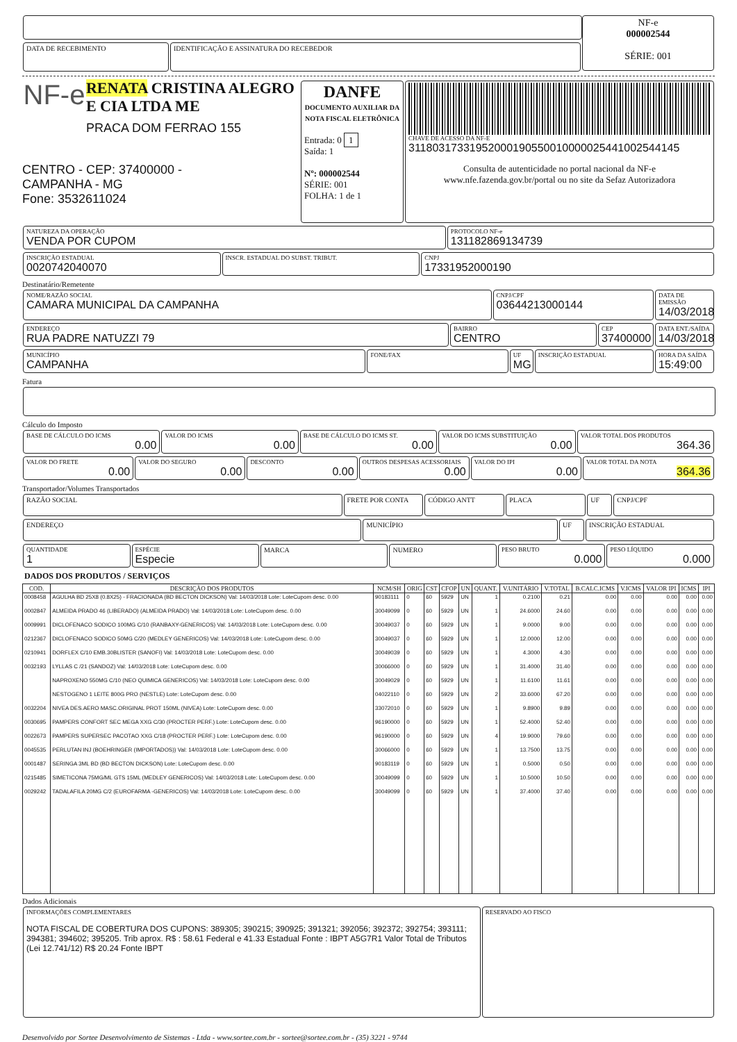DATA DE RECEBIMENTO IDENTIFICAÇÃO E ASSINATURA DO RECEBEDOR
NF-e
000002544
SÉRIE: 001
NF-e
RENATA CRISTINA ALEGRO E CIA LTDA ME
PRACA DOM FERRAO 155
CENTRO - CEP: 37400000 -
CAMPANHA - MG
Fone: 3532611024
DANFE
DOCUMENTO AUXILIAR DA NOTA FISCAL ELETRÔNICA
Entrada: 0 1
Saída: 1
Nº: 000002544
SÉRIE: 001
FOLHA: 1 de 1
CHAVE DE ACESSO DA NF-E 31180317331952000190550010000025441002544145
Consulta de autenticidade no portal nacional da NF-e
www.nfe.fazenda.gov.br/portal ou no site da Sefaz Autorizadora
NATUREZA DA OPERAÇÃO VENDA POR CUPOM
PROTOCOLO NF-e 131182869134739
INSCRIÇÃO ESTADUAL 0020742040070
INSCR. ESTADUAL DO SUBST. TRIBUT.
CNPJ 17331952000190
Destinatário/Remetente
NOME/RAZÃO SOCIAL CAMARA MUNICIPAL DA CAMPANHA
CNPJ/CPF 03644213000144
DATA DE EMISSÃO 14/03/2018
ENDEREÇO RUA PADRE NATUZZI 79
BAIRRO CENTRO
CEP 37400000
DATA ENT./SAÍDA 14/03/2018
MUNICÍPIO CAMPANHA
FONE/FAX UF MG
INSCRIÇÃO ESTADUAL HORA DA SAÍDA 15:49:00
Fatura
Cálculo do Imposto
BASE DE CÁLCULO DO ICMS
0.00
VALOR DO ICMS
0.00
BASE DE CÁLCULO DO ICMS ST.
0.00
VALOR DO ICMS SUBSTITUIÇÃO
0.00
VALOR TOTAL DOS PRODUTOS
364.36
VALOR DO FRETE
0.00
VALOR DO SEGURO
0.00
DESCONTO
0.00
OUTROS DESPESAS ACESSORIAIS
0.00
VALOR DO IPI
0.00
VALOR TOTAL DA NOTA
364.36
Transportador/Volumes Transportados
RAZÃO SOCIAL
FRETE POR CONTA CÓDIGO ANTT PLACA UF CNPJ/CPF
ENDEREÇO
MUNICÍPIO UF INSCRIÇÃO ESTADUAL
QUANTIDADE 1
ESPÉCIE Especie
MARCA NUMERO PESO BRUTO
0.000
PESO LÍQUIDO
0.000
DADOS DOS PRODUTOS / SERVIÇOS
| COD. | DESCRIÇÃO DOS PRODUTOS | NCM/SH | ORIG | CST | CFOP | UN | QUANT. | V.UNITÁRIO | V.TOTAL | B.CALC.ICMS | V.ICMS | VALOR IPI | ICMS | IPI |
| --- | --- | --- | --- | --- | --- | --- | --- | --- | --- | --- | --- | --- | --- | --- |
| 0008458 | AGULHA BD 25X8 (0.8X25) - FRACIONADA (BD BECTON DICKSON) Val: 14/03/2018 Lote: LoteCupom desc. 0.00 | 90183111 | 0 | 60 | 5929 | UN | 1 | 0.2100 | 0.21 | 0.00 | 0.00 | 0.00 | 0.00 | 0.00 |
| 0002847 | ALMEIDA PRADO 46 (LIBERADO) (ALMEIDA PRADO) Val: 14/03/2018 Lote: LoteCupom desc. 0.00 | 30049099 | 0 | 60 | 5929 | UN | 1 | 24.6000 | 24.60 | 0.00 | 0.00 | 0.00 | 0.00 | 0.00 |
| 0009991 | DICLOFENACO SODICO 100MG C/10 (RANBAXY-GENERICOS) Val: 14/03/2018 Lote: LoteCupom desc. 0.00 | 30049037 | 0 | 60 | 5929 | UN | 1 | 9.0000 | 9.00 | 0.00 | 0.00 | 0.00 | 0.00 | 0.00 |
| 0212367 | DICLOFENACO SODICO 50MG C/20 (MEDLEY GENERICOS) Val: 14/03/2018 Lote: LoteCupom desc. 0.00 | 30049037 | 0 | 60 | 5929 | UN | 1 | 12.0000 | 12.00 | 0.00 | 0.00 | 0.00 | 0.00 | 0.00 |
| 0210941 | DORFLEX C/10 EMB.30BLISTER (SANOFI) Val: 14/03/2018 Lote: LoteCupom desc. 0.00 | 30049039 | 0 | 60 | 5929 | UN | 1 | 4.3000 | 4.30 | 0.00 | 0.00 | 0.00 | 0.00 | 0.00 |
| 0032193 | LYLLAS C /21 (SANDOZ) Val: 14/03/2018 Lote: LoteCupom desc. 0.00 | 30066000 | 0 | 60 | 5929 | UN | 1 | 31.4000 | 31.40 | 0.00 | 0.00 | 0.00 | 0.00 | 0.00 |
| | NAPROXENO 550MG C/10 (NEO QUIMICA GENERICOS) Val: 14/03/2018 Lote: LoteCupom desc. 0.00 | 30049029 | 0 | 60 | 5929 | UN | 1 | 11.6100 | 11.61 | 0.00 | 0.00 | 0.00 | 0.00 | 0.00 |
| | NESTOGENO 1 LEITE 800G PRO (NESTLE) Lote: LoteCupom desc. 0.00 | 04022110 | 0 | 60 | 5929 | UN | 2 | 33.6000 | 67.20 | 0.00 | 0.00 | 0.00 | 0.00 | 0.00 |
| 0032204 | NIVEA DES.AERO MASC.ORIGINAL PROT 150ML (NIVEA) Lote: LoteCupom desc. 0.00 | 33072010 | 0 | 60 | 5929 | UN | 1 | 9.8900 | 9.89 | 0.00 | 0.00 | 0.00 | 0.00 | 0.00 |
| 0030695 | PAMPERS CONFORT SEC MEGA XXG C/30 (PROCTER PERF.) Lote: LoteCupom desc. 0.00 | 96190000 | 0 | 60 | 5929 | UN | 1 | 52.4000 | 52.40 | 0.00 | 0.00 | 0.00 | 0.00 | 0.00 |
| 0022673 | PAMPERS SUPERSEC PACOTAO XXG C/18 (PROCTER PERF.) Lote: LoteCupom desc. 0.00 | 96190000 | 0 | 60 | 5929 | UN | 4 | 19.9000 | 79.60 | 0.00 | 0.00 | 0.00 | 0.00 | 0.00 |
| 0045535 | PERLUTAN INJ (BOEHRINGER (IMPORTADOS)) Val: 14/03/2018 Lote: LoteCupom desc. 0.00 | 30066000 | 0 | 60 | 5929 | UN | 1 | 13.7500 | 13.75 | 0.00 | 0.00 | 0.00 | 0.00 | 0.00 |
| 0001487 | SERINGA 3ML BD (BD BECTON DICKSON) Lote: LoteCupom desc. 0.00 | 90183119 | 0 | 60 | 5929 | UN | 1 | 0.5000 | 0.50 | 0.00 | 0.00 | 0.00 | 0.00 | 0.00 |
| 0215485 | SIMETICONA 75MG/ML GTS 15ML (MEDLEY GENERICOS) Val: 14/03/2018 Lote: LoteCupom desc. 0.00 | 30049099 | 0 | 60 | 5929 | UN | 1 | 10.5000 | 10.50 | 0.00 | 0.00 | 0.00 | 0.00 | 0.00 |
| 0029242 | TADALAFILA 20MG C/2 (EUROFARMA -GENERICOS) Val: 14/03/2018 Lote: LoteCupom desc. 0.00 | 30049099 | 0 | 60 | 5929 | UN | 1 | 37.4000 | 37.40 | 0.00 | 0.00 | 0.00 | 0.00 | 0.00 |
Dados Adicionais
INFORMAÇÕES COMPLEMENTARES
NOTA FISCAL DE COBERTURA DOS CUPONS: 389305; 390215; 390925; 391321; 392056; 392372; 392754; 393111; 394381; 394602; 395205. Trib aprox. R$ : 58.61 Federal e 41.33 Estadual Fonte : IBPT A5G7R1 Valor Total de Tributos (Lei 12.741/12) R$ 20.24 Fonte IBPT
RESERVADO AO FISCO
Desenvolvido por Sortee Desenvolvimento de Sistemas - Ltda - www.sortee.com.br - sortee@sortee.com.br - (35) 3221 - 9744